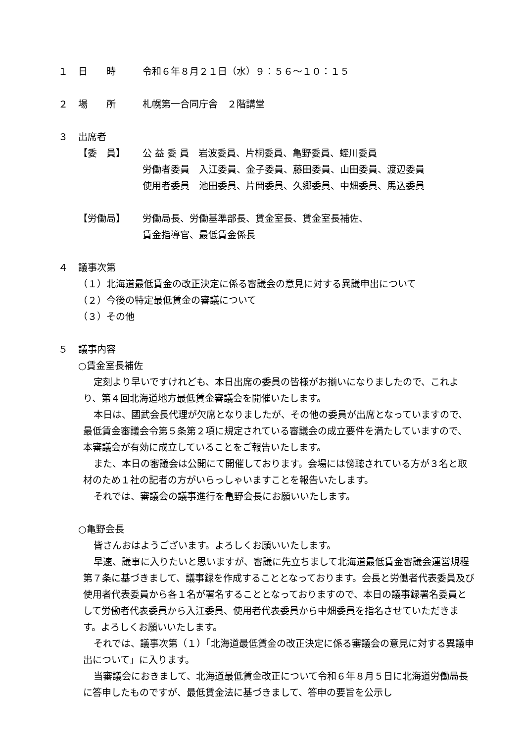１ 日　　時 令和６年８月２１日（水）９：５６～１０：１５
２ 場　　所 札幌第一合同庁舎　２階講堂
３ 出席者
【委　員】 公 益 委 員　岩波委員、片桐委員、亀野委員、蛭川委員
労働者委員　入江委員、金子委員、藤田委員、山田委員、渡辺委員
使用者委員　池田委員、片岡委員、久郷委員、中畑委員、馬込委員
【労働局】 労働局長、労働基準部長、賃金室長、賃金室長補佐、
賃金指導官、最低賃金係長
４ 議事次第
（１）北海道最低賃金の改正決定に係る審議会の意見に対する異議申出について
（２）今後の特定最低賃金の審議について
（３）その他
５ 議事内容
○賃金室長補佐
定刻より早いですけれども、本日出席の委員の皆様がお揃いになりましたので、これより、第４回北海道地方最低賃金審議会を開催いたします。
本日は、國武会長代理が欠席となりましたが、その他の委員が出席となっていますので、最低賃金審議会令第５条第２項に規定されている審議会の成立要件を満たしていますので、本審議会が有効に成立していることをご報告いたします。
また、本日の審議会は公開にて開催しております。会場には傍聴されている方が３名と取材のため１社の記者の方がいらっしゃいますことを報告いたします。
それでは、審議会の議事進行を亀野会長にお願いいたします。
○亀野会長
皆さんおはようございます。よろしくお願いいたします。
早速、議事に入りたいと思いますが、審議に先立ちまして北海道最低賃金審議会運営規程第７条に基づきまして、議事録を作成することとなっております。会長と労働者代表委員及び使用者代表委員から各１名が署名することとなっておりますので、本日の議事録署名委員として労働者代表委員から入江委員、使用者代表委員から中畑委員を指名させていただきます。よろしくお願いいたします。
それでは、議事次第（１）「北海道最低賃金の改正決定に係る審議会の意見に対する異議申出について」に入ります。
当審議会におきまして、北海道最低賃金改正について令和６年８月５日に北海道労働局長に答申したものですが、最低賃金法に基づきまして、答申の要旨を公示し